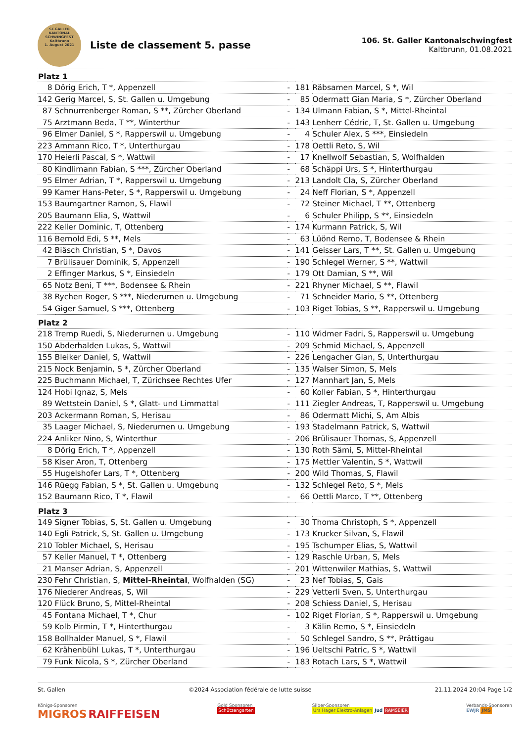ST.GALLER
KANTONAL
SCHWINGFEST
Kaltbrunn
1. August 2021
Liste de classement 5. passe
106. St. Galler Kantonalschwingfest
Kaltbrunn, 01.08.2021
| Platz 1 | | | | |
| --- | --- | --- | --- | --- |
| 8 | Dörig Erich, T *, Appenzell | - | 181 | Räbsamen Marcel, S *, Wil |
| 142 | Gerig Marcel, S, St. Gallen u. Umgebung | - | 85 | Odermatt Gian Maria, S *, Zürcher Oberland |
| 87 | Schnurrenberger Roman, S **, Zürcher Oberland | - | 134 | Ulmann Fabian, S *, Mittel-Rheintal |
| 75 | Arztmann Beda, T **, Winterthur | - | 143 | Lenherr Cédric, T, St. Gallen u. Umgebung |
| 96 | Elmer Daniel, S *, Rapperswil u. Umgebung | - | 4 | Schuler Alex, S ***, Einsiedeln |
| 223 | Ammann Rico, T *, Unterthurgau | - | 178 | Oettli Reto, S, Wil |
| 170 | Heierli Pascal, S *, Wattwil | - | 17 | Knellwolf Sebastian, S, Wolfhalden |
| 80 | Kindlimann Fabian, S ***, Zürcher Oberland | - | 68 | Schäppi Urs, S *, Hinterthurgau |
| 95 | Elmer Adrian, T *, Rapperswil u. Umgebung | - | 213 | Landolt Cla, S, Zürcher Oberland |
| 99 | Kamer Hans-Peter, S *, Rapperswil u. Umgebung | - | 24 | Neff Florian, S *, Appenzell |
| 153 | Baumgartner Ramon, S, Flawil | - | 72 | Steiner Michael, T **, Ottenberg |
| 205 | Baumann Elia, S, Wattwil | - | 6 | Schuler Philipp, S **, Einsiedeln |
| 222 | Keller Dominic, T, Ottenberg | - | 174 | Kurmann Patrick, S, Wil |
| 116 | Bernold Edi, S **, Mels | - | 63 | Lüönd Remo, T, Bodensee & Rhein |
| 42 | Biäsch Christian, S *, Davos | - | 141 | Geisser Lars, T **, St. Gallen u. Umgebung |
| 7 | Brülisauer Dominik, S, Appenzell | - | 190 | Schlegel Werner, S **, Wattwil |
| 2 | Effinger Markus, S *, Einsiedeln | - | 179 | Ott Damian, S **, Wil |
| 65 | Notz Beni, T ***, Bodensee & Rhein | - | 221 | Rhyner Michael, S **, Flawil |
| 38 | Rychen Roger, S ***, Niederurnen u. Umgebung | - | 71 | Schneider Mario, S **, Ottenberg |
| 54 | Giger Samuel, S ***, Ottenberg | - | 103 | Riget Tobias, S **, Rapperswil u. Umgebung |
| Platz 2 | | | | |
| 218 | Tremp Ruedi, S, Niederurnen u. Umgebung | - | 110 | Widmer Fadri, S, Rapperswil u. Umgebung |
| 150 | Abderhalden Lukas, S, Wattwil | - | 209 | Schmid Michael, S, Appenzell |
| 155 | Bleiker Daniel, S, Wattwil | - | 226 | Lengacher Gian, S, Unterthurgau |
| 215 | Nock Benjamin, S *, Zürcher Oberland | - | 135 | Walser Simon, S, Mels |
| 225 | Buchmann Michael, T, Zürichsee Rechtes Ufer | - | 127 | Mannhart Jan, S, Mels |
| 124 | Hobi Ignaz, S, Mels | - | 60 | Koller Fabian, S *, Hinterthurgau |
| 89 | Wettstein Daniel, S *, Glatt- und Limmattal | - | 111 | Ziegler Andreas, T, Rapperswil u. Umgebung |
| 203 | Ackermann Roman, S, Herisau | - | 86 | Odermatt Michi, S, Am Albis |
| 35 | Laager Michael, S, Niederurnen u. Umgebung | - | 193 | Stadelmann Patrick, S, Wattwil |
| 224 | Anliker Nino, S, Winterthur | - | 206 | Brülisauer Thomas, S, Appenzell |
| 8 | Dörig Erich, T *, Appenzell | - | 130 | Roth Sämi, S, Mittel-Rheintal |
| 58 | Kiser Aron, T, Ottenberg | - | 175 | Mettler Valentin, S *, Wattwil |
| 55 | Hugelshofer Lars, T *, Ottenberg | - | 200 | Wild Thomas, S, Flawil |
| 146 | Rüegg Fabian, S *, St. Gallen u. Umgebung | - | 132 | Schlegel Reto, S *, Mels |
| 152 | Baumann Rico, T *, Flawil | - | 66 | Oettli Marco, T **, Ottenberg |
| Platz 3 | | | | |
| 149 | Signer Tobias, S, St. Gallen u. Umgebung | - | 30 | Thoma Christoph, S *, Appenzell |
| 140 | Egli Patrick, S, St. Gallen u. Umgebung | - | 173 | Krucker Silvan, S, Flawil |
| 210 | Tobler Michael, S, Herisau | - | 195 | Tschumper Elias, S, Wattwil |
| 57 | Keller Manuel, T *, Ottenberg | - | 129 | Raschle Urban, S, Mels |
| 21 | Manser Adrian, S, Appenzell | - | 201 | Wittenwiler Mathias, S, Wattwil |
| 230 | Fehr Christian, S, Mittel-Rheintal , Wolfhalden (SG) | - | 23 | Nef Tobias, S, Gais |
| 176 | Niederer Andreas, S, Wil | - | 229 | Vetterli Sven, S, Unterthurgau |
| 120 | Flück Bruno, S, Mittel-Rheintal | - | 208 | Schiess Daniel, S, Herisau |
| 45 | Fontana Michael, T *, Chur | - | 102 | Riget Florian, S *, Rapperswil u. Umgebung |
| 59 | Kolb Pirmin, T *, Hinterthurgau | - | 3 | Kälin Remo, S *, Einsiedeln |
| 158 | Bollhalder Manuel, S *, Flawil | - | 50 | Schlegel Sandro, S **, Prättigau |
| 62 | Krähenbühl Lukas, T *, Unterthurgau | - | 196 | Ueltschi Patric, S *, Wattwil |
| 79 | Funk Nicola, S *, Zürcher Oberland | - | 183 | Rotach Lars, S *, Wattwil |
St. Gallen ©2024 Association fédérale de lutte suisse 21.11.2024 20:04 Page 1/2
Königs-Sponsoren
MIGROS RAIFFEISEN
Gold Sponsoren
Schützengarten
Silber-Sponsoren
Urs Hager Elektro-Anlagen Jud RAMSEIER
Verbands-Sponsoren
EWJR JMS